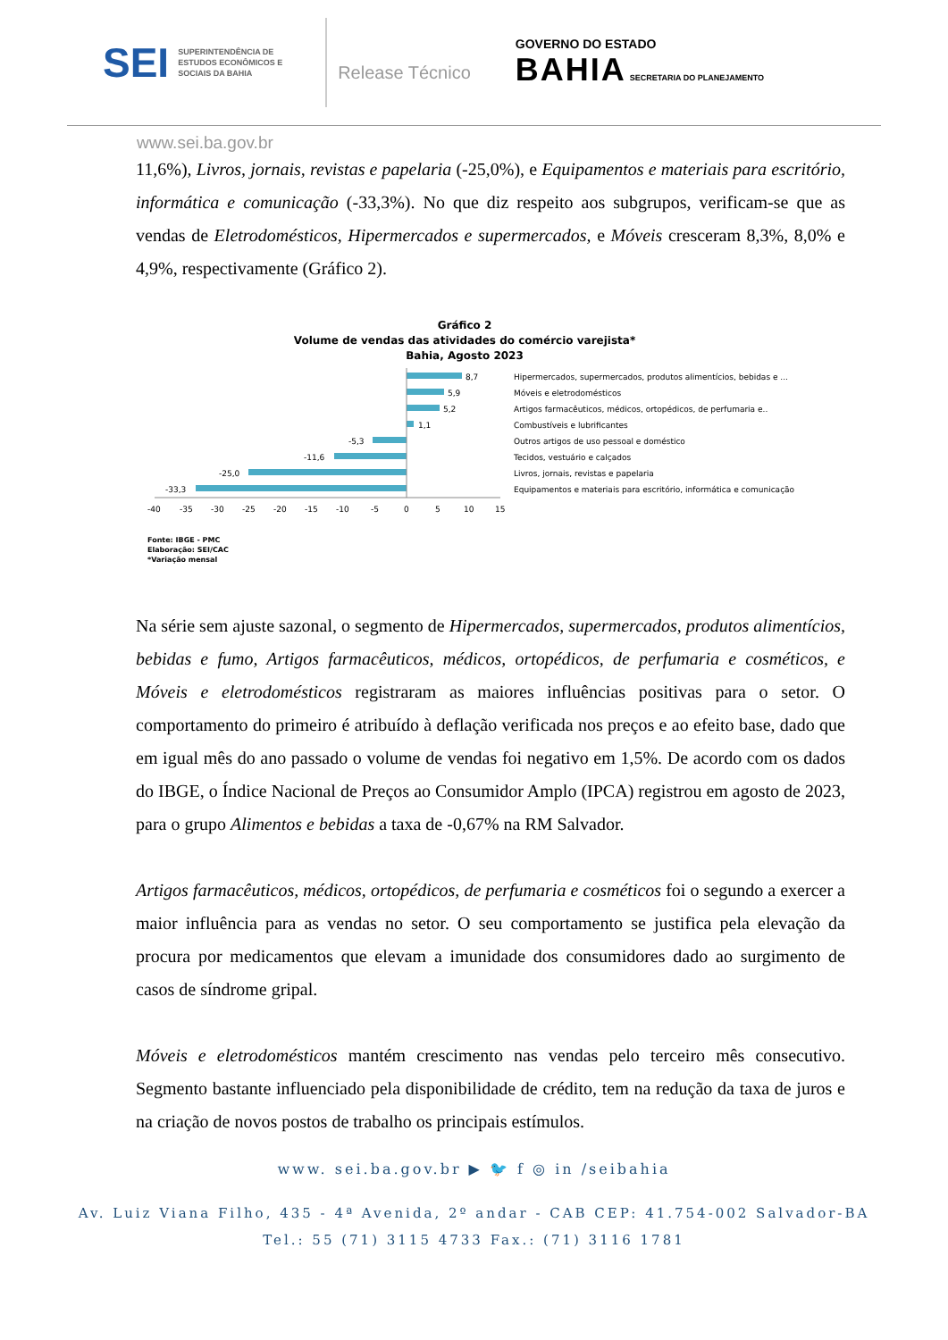SEI
SUPERINTENDÊNCIA DE ESTUDOS ECONÔMICOS E SOCIAIS DA BAHIA
Release Técnico
GOVERNO DO ESTADO
BAHIA SECRETARIA DO PLANEJAMENTO
www.sei.ba.gov.br
11,6%), Livros, jornais, revistas e papelaria (-25,0%), e Equipamentos e materiais para escritório, informática e comunicação (-33,3%). No que diz respeito aos subgrupos, verificam-se que as vendas de Eletrodomésticos, Hipermercados e supermercados, e Móveis cresceram 8,3%, 8,0% e 4,9%, respectivamente (Gráfico 2).
Gráfico 2
Volume de vendas das atividades do comércio varejista*
Bahia, Agosto 2023
8,7
5,9
5,2
1,1
-5,3
-11,6
-25,0
-33,3
Hipermercados, supermercados, produtos alimentícios, bebidas e ...
Móveis e eletrodomésticos
Artigos farmacêuticos, médicos, ortopédicos, de perfumaria e..
Combustíveis e lubrificantes
Outros artigos de uso pessoal e doméstico
Tecidos, vestuário e calçados
Livros, jornais, revistas e papelaria
Equipamentos e materiais para escritório, informática e comunicação
-40
-35
-30
-25
-20
-15
-10
-5
0
5
10
15
Fonte: IBGE - PMC
Elaboração: SEI/CAC
*Variação mensal
Na série sem ajuste sazonal, o segmento de Hipermercados, supermercados, produtos alimentícios, bebidas e fumo, Artigos farmacêuticos, médicos, ortopédicos, de perfumaria e cosméticos, e Móveis e eletrodomésticos registraram as maiores influências positivas para o setor. O comportamento do primeiro é atribuído à deflação verificada nos preços e ao efeito base, dado que em igual mês do ano passado o volume de vendas foi negativo em 1,5%. De acordo com os dados do IBGE, o Índice Nacional de Preços ao Consumidor Amplo (IPCA) registrou em agosto de 2023, para o grupo Alimentos e bebidas a taxa de -0,67% na RM Salvador.
Artigos farmacêuticos, médicos, ortopédicos, de perfumaria e cosméticos foi o segundo a exercer a maior influência para as vendas no setor. O seu comportamento se justifica pela elevação da procura por medicamentos que elevam a imunidade dos consumidores dado ao surgimento de casos de síndrome gripal.
Móveis e eletrodomésticos mantém crescimento nas vendas pelo terceiro mês consecutivo. Segmento bastante influenciado pela disponibilidade de crédito, tem na redução da taxa de juros e na criação de novos postos de trabalho os principais estímulos.
www. sei.ba.gov.br ▶ 🐦 f ◎ in /seibahia
Av. Luiz Viana Filho, 435 - 4ª Avenida, 2º andar - CAB CEP: 41.754-002 Salvador-BA
Tel.: 55 (71) 3115 4733 Fax.: (71) 3116 1781